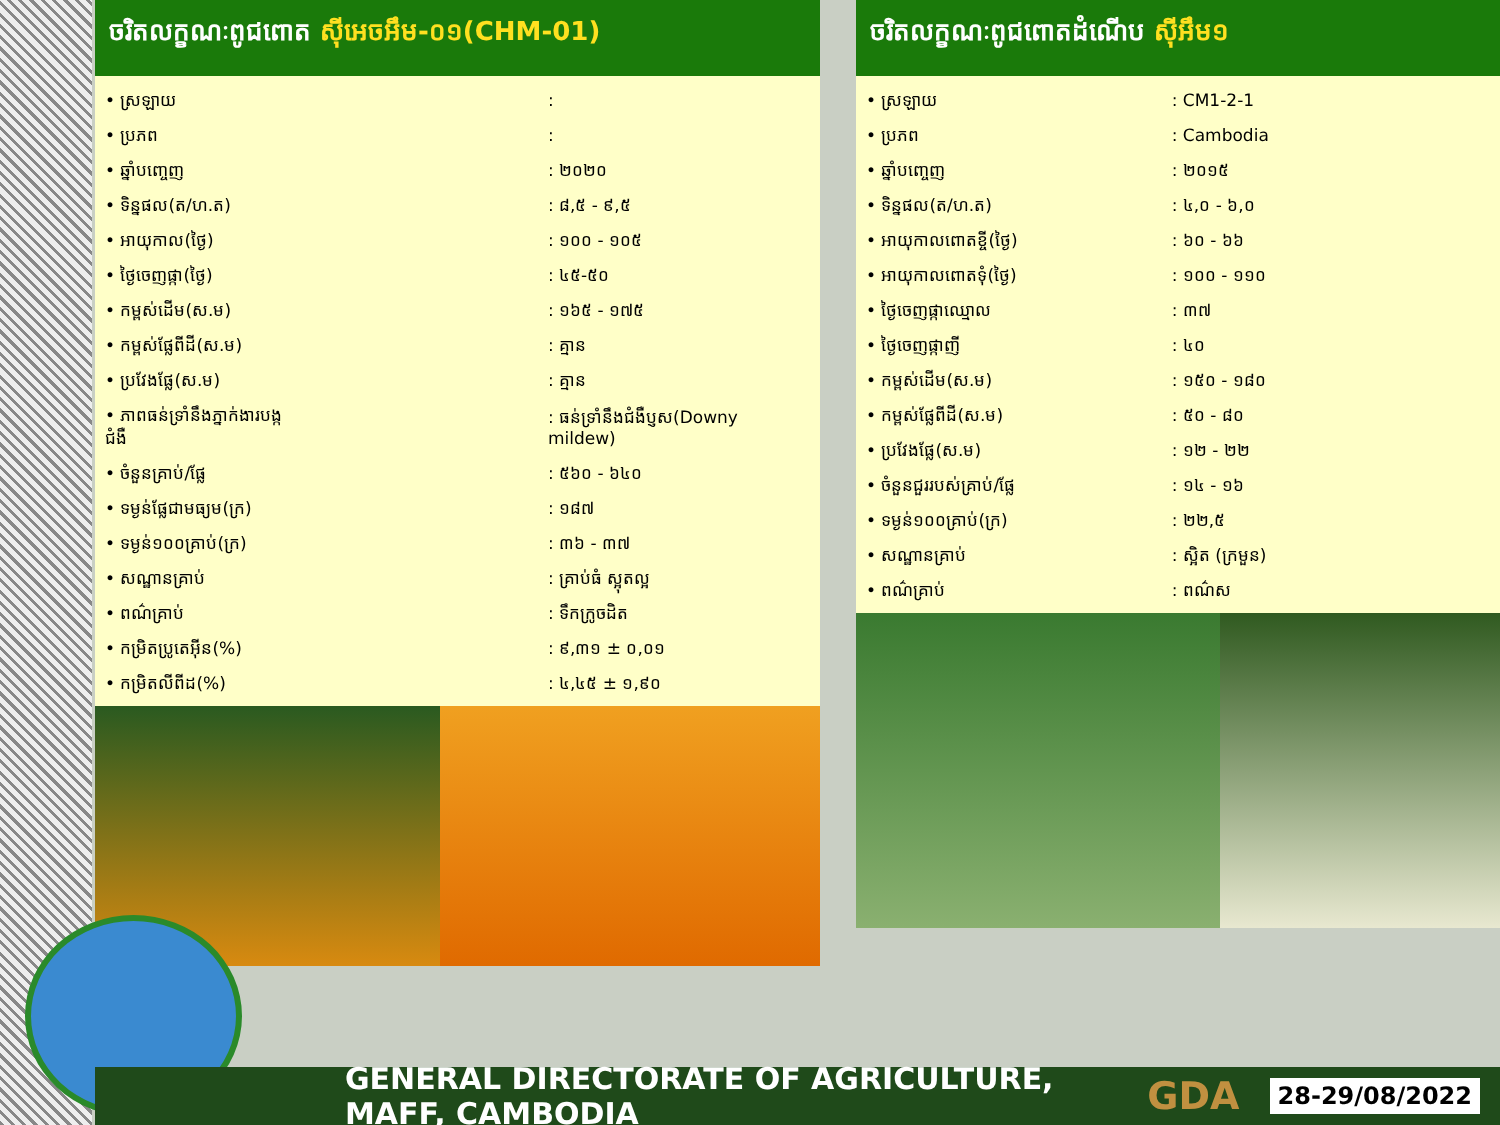ចរិតលក្ខណៈពូជពោត ស៊ីអេចអឹម-០១(CHM-01)
| • ស្រឡាយ | : |
| • ប្រភព | : |
| • ឆ្នាំបញ្ចេញ | : ២០២០ |
| • ទិន្នផល(ត/ហ.ត) | : ៨,៥ - ៩,៥ |
| • អាយុកាល(ថ្ងៃ) | : ១០០ - ១០៥ |
| • ថ្ងៃចេញផ្កា(ថ្ងៃ) | : ៤៥-៥០ |
| • កម្ពស់ដើម(ស.ម) | : ១៦៥ - ១៧៥ |
| • កម្ពស់ផ្លែពីដី(ស.ម) | : គ្មាន |
| • ប្រវែងផ្លែ(ស.ម) | : គ្មាន |
| • ភាពធន់ទ្រាំនឹងភ្នាក់ងារបង្កជំងឺ | : ធន់ទ្រាំនឹងជំងឺប្ញស(Downy mildew) |
| • ចំនួនគ្រាប់/ផ្លែ | : ៥៦០ - ៦៤០ |
| • ទម្ងន់ផ្លែជាមធ្យម(ក្រ) | : ១៨៧ |
| • ទម្ងន់១០០គ្រាប់(ក្រ) | : ៣៦ - ៣៧ |
| • សណ្ឋានគ្រាប់ | : គ្រាប់ធំ ស្អុតល្អ |
| • ពណ៌គ្រាប់ | : ទឹកក្រូចដិត |
| • កម្រិតប្រូតេអ៊ីន(%) | : ៩,៣១ ± ០,០១ |
| • កម្រិតលីពីដ(%) | : ៤,៤៥ ± ១,៩០ |
ចរិតលក្ខណៈពូជពោតដំណើប ស៊ីអឹម១
| • ស្រឡាយ | : CM1-2-1 |
| • ប្រភព | : Cambodia |
| • ឆ្នាំបញ្ចេញ | : ២០១៥ |
| • ទិន្នផល(ត/ហ.ត) | : ៤,០ - ៦,០ |
| • អាយុកាលពោតខ្ចី(ថ្ងៃ) | : ៦០ - ៦៦ |
| • អាយុកាលពោតទុំ(ថ្ងៃ) | : ១០០ - ១១០ |
| • ថ្ងៃចេញផ្កាឈ្មោល | : ៣៧ |
| • ថ្ងៃចេញផ្កាញី | : ៤០ |
| • កម្ពស់ដើម(ស.ម) | : ១៥០ - ១៨០ |
| • កម្ពស់ផ្លែពីដី(ស.ម) | : ៥០ - ៨០ |
| • ប្រវែងផ្លែ(ស.ម) | : ១២ - ២២ |
| • ចំនួនជួររបស់គ្រាប់/ផ្លែ | : ១៤ - ១៦ |
| • ទម្ងន់១០០គ្រាប់(ក្រ) | : ២២,៥ |
| • សណ្ឋានគ្រាប់ | : ស្អិត (ក្រមួន) |
| • ពណ៌គ្រាប់ | : ពណ៌ស |
GENERAL DIRECTORATE OF AGRICULTURE, MAFF, CAMBODIA GDA 28-29/08/2022